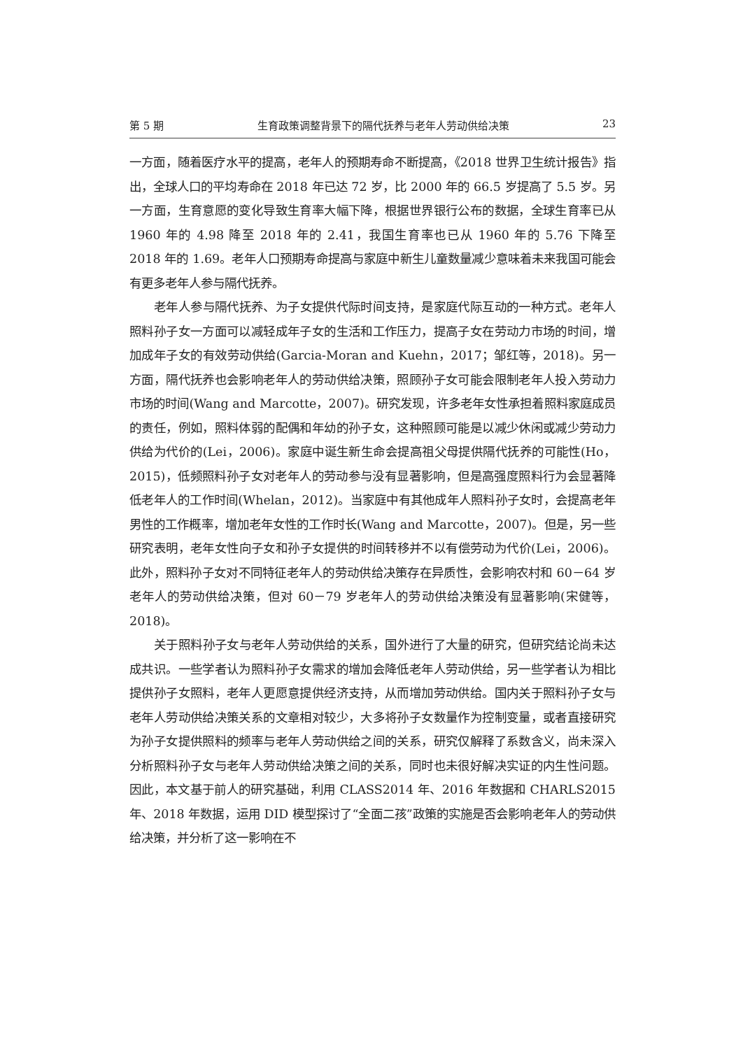第 5 期 生育政策调整背景下的隔代抚养与老年人劳动供给决策 23
一方面，随着医疗水平的提高，老年人的预期寿命不断提高，《2018 世界卫生统计报告》指出，全球人口的平均寿命在 2018 年已达 72 岁，比 2000 年的 66.5 岁提高了 5.5 岁。另一方面，生育意愿的变化导致生育率大幅下降，根据世界银行公布的数据，全球生育率已从 1960 年的 4.98 降至 2018 年的 2.41，我国生育率也已从 1960 年的 5.76 下降至 2018 年的 1.69。老年人口预期寿命提高与家庭中新生儿童数量减少意味着未来我国可能会有更多老年人参与隔代抚养。
老年人参与隔代抚养、为子女提供代际时间支持，是家庭代际互动的一种方式。老年人照料孙子女一方面可以减轻成年子女的生活和工作压力，提高子女在劳动力市场的时间，增加成年子女的有效劳动供给(Garcia-Moran and Kuehn，2017；邹红等，2018)。另一方面，隔代抚养也会影响老年人的劳动供给决策，照顾孙子女可能会限制老年人投入劳动力市场的时间(Wang and Marcotte，2007)。研究发现，许多老年女性承担着照料家庭成员的责任，例如，照料体弱的配偶和年幼的孙子女，这种照顾可能是以减少休闲或减少劳动力供给为代价的(Lei，2006)。家庭中诞生新生命会提高祖父母提供隔代抚养的可能性(Ho，2015)，低频照料孙子女对老年人的劳动参与没有显著影响，但是高强度照料行为会显著降低老年人的工作时间(Whelan，2012)。当家庭中有其他成年人照料孙子女时，会提高老年男性的工作概率，增加老年女性的工作时长(Wang and Marcotte，2007)。但是，另一些研究表明，老年女性向子女和孙子女提供的时间转移并不以有偿劳动为代价(Lei，2006)。此外，照料孙子女对不同特征老年人的劳动供给决策存在异质性，会影响农村和 60－64 岁老年人的劳动供给决策，但对 60－79 岁老年人的劳动供给决策没有显著影响(宋健等，2018)。
关于照料孙子女与老年人劳动供给的关系，国外进行了大量的研究，但研究结论尚未达成共识。一些学者认为照料孙子女需求的增加会降低老年人劳动供给，另一些学者认为相比提供孙子女照料，老年人更愿意提供经济支持，从而增加劳动供给。国内关于照料孙子女与老年人劳动供给决策关系的文章相对较少，大多将孙子女数量作为控制变量，或者直接研究为孙子女提供照料的频率与老年人劳动供给之间的关系，研究仅解释了系数含义，尚未深入分析照料孙子女与老年人劳动供给决策之间的关系，同时也未很好解决实证的内生性问题。因此，本文基于前人的研究基础，利用 CLASS2014 年、2016 年数据和 CHARLS2015 年、2018 年数据，运用 DID 模型探讨了“全面二孩”政策的实施是否会影响老年人的劳动供给决策，并分析了这一影响在不